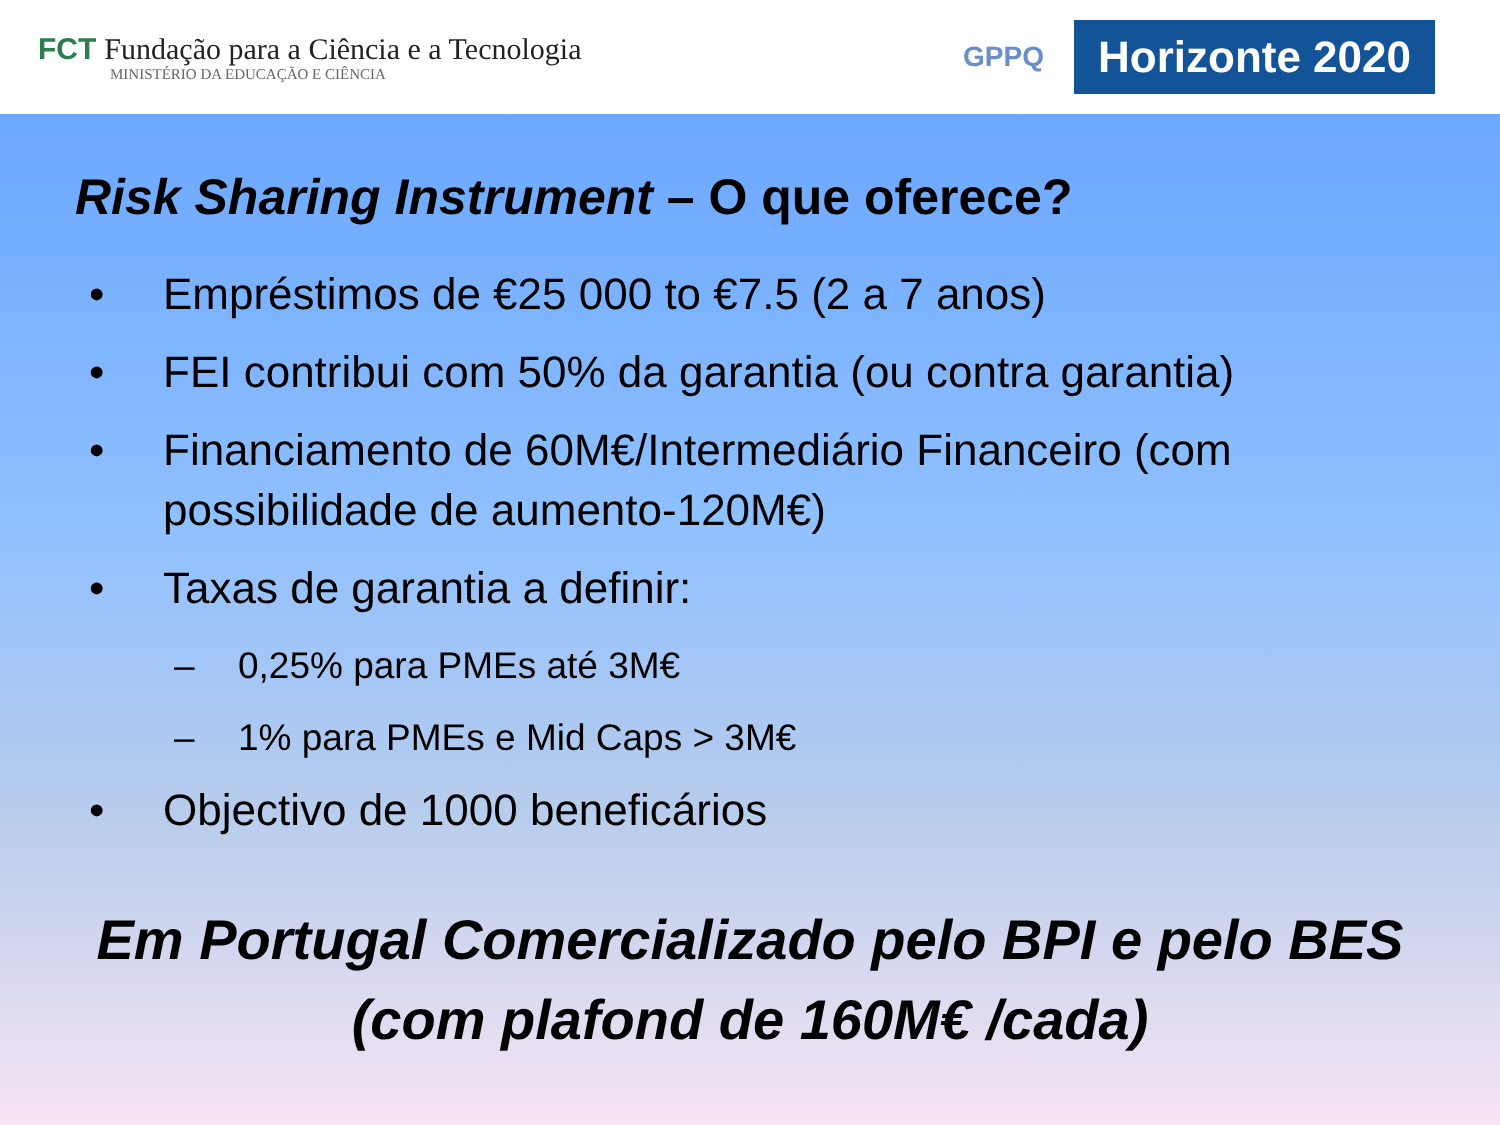FCT Fundação para a Ciência e a Tecnologia
MINISTÉRIO DA EDUCAÇÃO E CIÊNCIA
GPPQ
Horizonte 2020
Risk Sharing Instrument – O que oferece?
• Empréstimos de €25 000 to €7.5 (2 a 7 anos)
• FEI contribui com 50% da garantia (ou contra garantia)
• Financiamento de 60M€/Intermediário Financeiro (com possibilidade de aumento-120M€)
• Taxas de garantia a definir:
– 0,25% para PMEs até 3M€
– 1% para PMEs e Mid Caps > 3M€
• Objectivo de 1000 beneficários
Em Portugal Comercializado pelo BPI e pelo BES
(com plafond de 160M€ /cada)